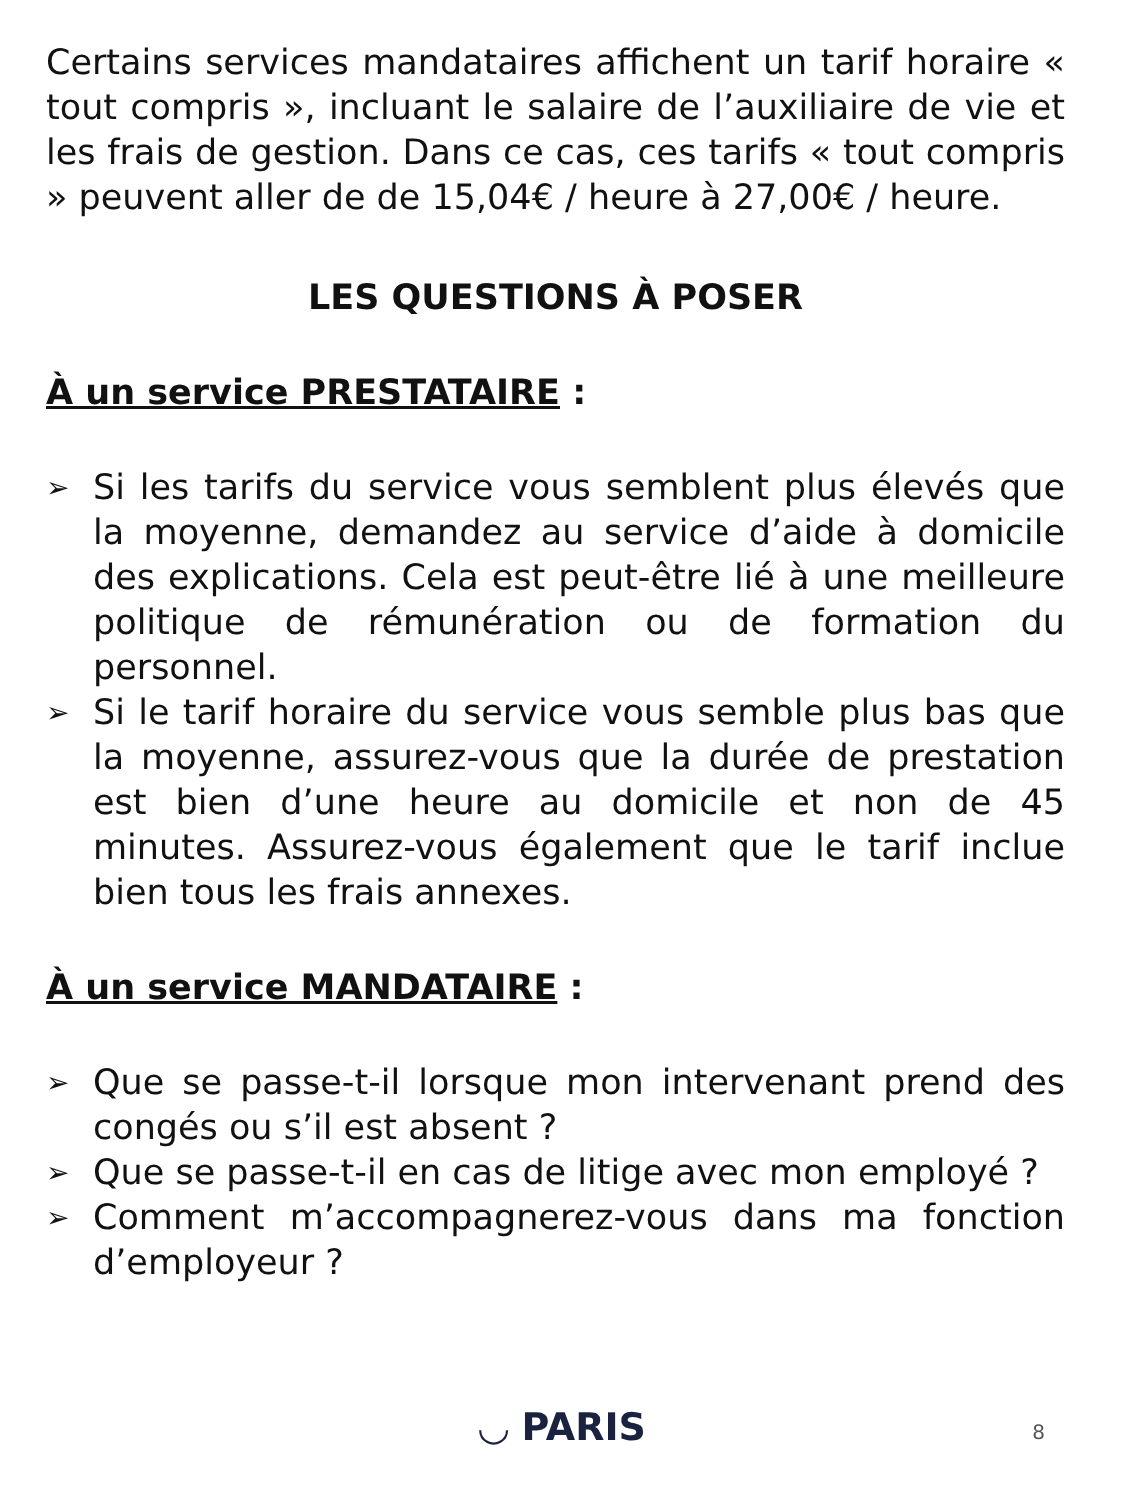Certains services mandataires affichent un tarif horaire « tout compris », incluant le salaire de l’auxiliaire de vie et les frais de gestion. Dans ce cas, ces tarifs « tout compris » peuvent aller de de 15,04€ / heure à 27,00€ / heure.
LES QUESTIONS À POSER
À un service PRESTATAIRE :
➢ Si les tarifs du service vous semblent plus élevés que la moyenne, demandez au service d’aide à domicile des explications. Cela est peut-être lié à une meilleure politique de rémunération ou de formation du personnel.
➢ Si le tarif horaire du service vous semble plus bas que la moyenne, assurez-vous que la durée de prestation est bien d’une heure au domicile et non de 45 minutes. Assurez-vous également que le tarif inclue bien tous les frais annexes.
À un service MANDATAIRE :
➢ Que se passe-t-il lorsque mon intervenant prend des congés ou s’il est absent ?
➢ Que se passe-t-il en cas de litige avec mon employé ?
➢ Comment m’accompagnerez-vous dans ma fonction d’employeur ?
◡ PARIS 8